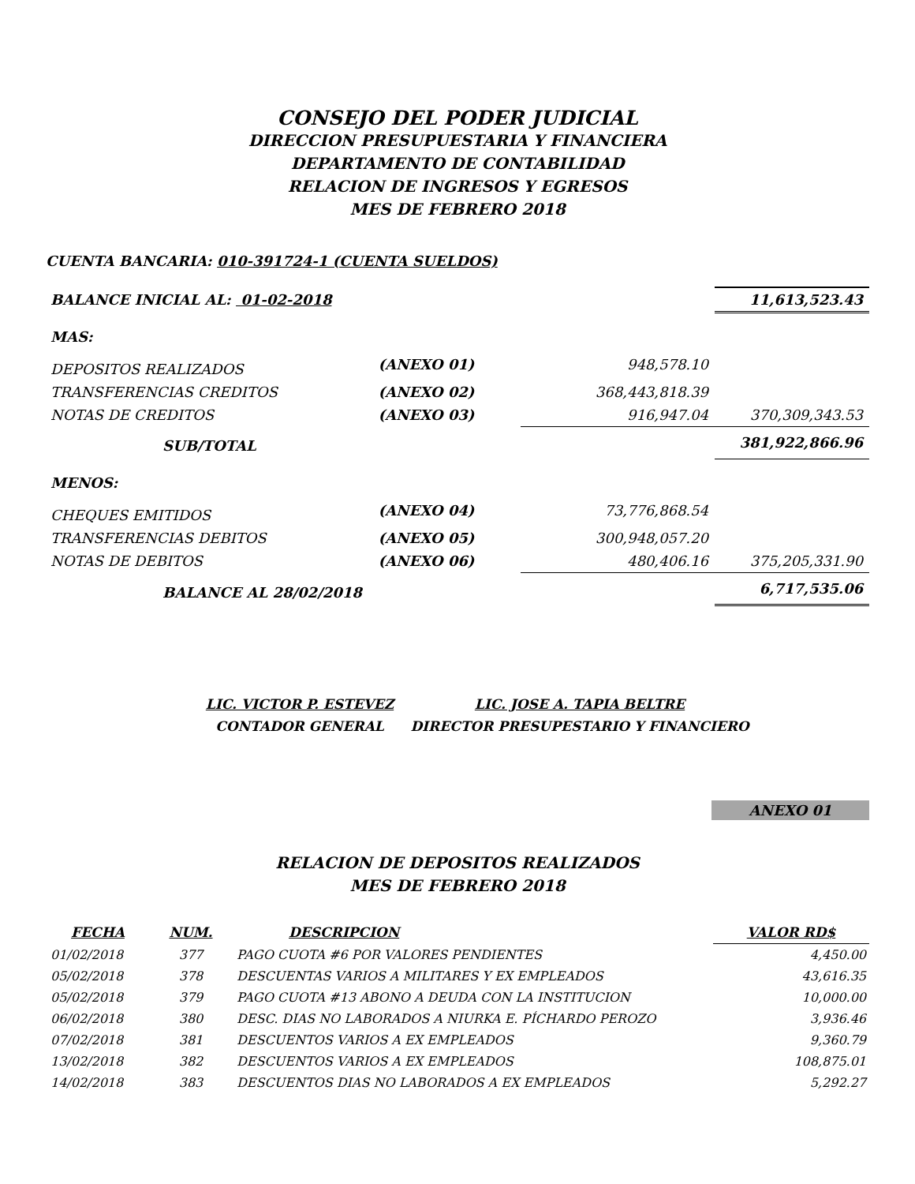CONSEJO DEL PODER JUDICIAL
DIRECCION PRESUPUESTARIA Y FINANCIERA
DEPARTAMENTO DE CONTABILIDAD
RELACION DE INGRESOS Y EGRESOS
MES DE FEBRERO 2018
CUENTA BANCARIA: 010-391724-1 (CUENTA SUELDOS)
| BALANCE INICIAL AL: 01-02-2018 | | | 11,613,523.43 |
| MAS: | | | |
| DEPOSITOS REALIZADOS | (ANEXO 01) | 948,578.10 | |
| TRANSFERENCIAS CREDITOS | (ANEXO 02) | 368,443,818.39 | |
| NOTAS DE CREDITOS | (ANEXO 03) | 916,947.04 | 370,309,343.53 |
| SUB/TOTAL | | | 381,922,866.96 |
| MENOS: | | | |
| CHEQUES EMITIDOS | (ANEXO 04) | 73,776,868.54 | |
| TRANSFERENCIAS DEBITOS | (ANEXO 05) | 300,948,057.20 | |
| NOTAS DE DEBITOS | (ANEXO 06) | 480,406.16 | 375,205,331.90 |
| BALANCE AL 28/02/2018 | | | 6,717,535.06 |
LIC. VICTOR P. ESTEVEZ
CONTADOR GENERAL
LIC. JOSE A. TAPIA BELTRE
DIRECTOR PRESUPESTARIO Y FINANCIERO
ANEXO 01
RELACION DE DEPOSITOS REALIZADOS
MES DE FEBRERO 2018
| FECHA | NUM. | DESCRIPCION | VALOR RD$ |
| --- | --- | --- | --- |
| 01/02/2018 | 377 | PAGO CUOTA #6 POR VALORES PENDIENTES | 4,450.00 |
| 05/02/2018 | 378 | DESCUENTAS VARIOS A MILITARES Y EX EMPLEADOS | 43,616.35 |
| 05/02/2018 | 379 | PAGO CUOTA #13 ABONO A DEUDA CON LA INSTITUCION | 10,000.00 |
| 06/02/2018 | 380 | DESC. DIAS NO LABORADOS A NIURKA E. PÍCHARDO PEROZO | 3,936.46 |
| 07/02/2018 | 381 | DESCUENTOS VARIOS A EX EMPLEADOS | 9,360.79 |
| 13/02/2018 | 382 | DESCUENTOS VARIOS A EX EMPLEADOS | 108,875.01 |
| 14/02/2018 | 383 | DESCUENTOS DIAS NO LABORADOS A EX EMPLEADOS | 5,292.27 |